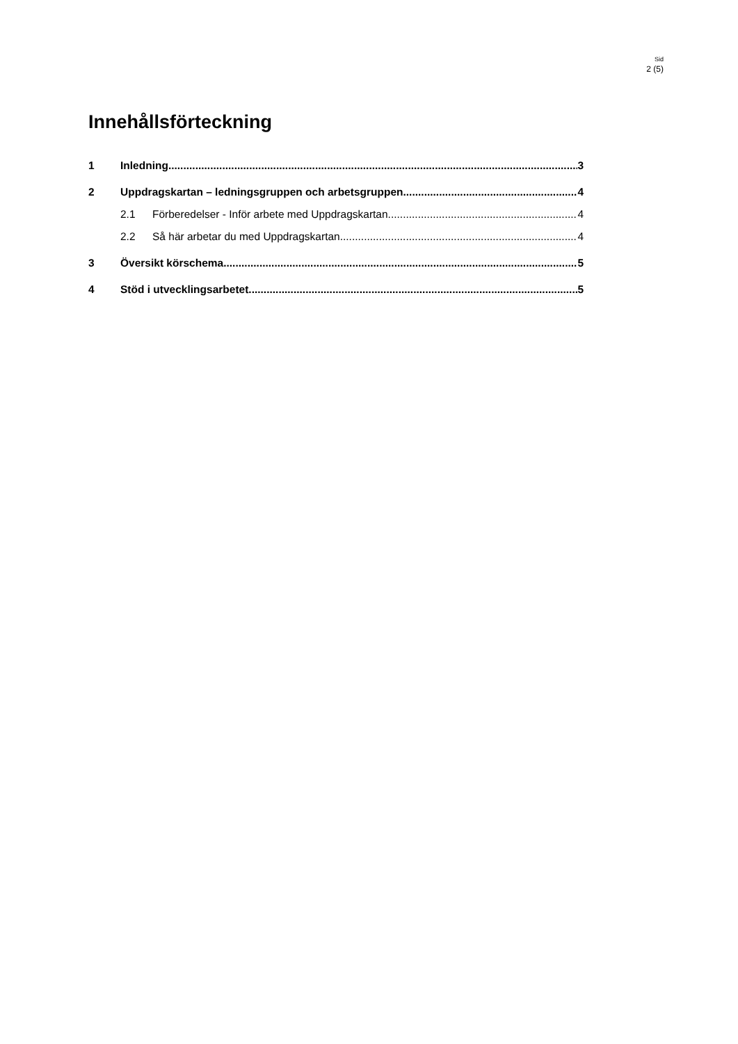Sid
2 (5)
Innehållsförteckning
1 Inledning 3
2 Uppdragskartan – ledningsgruppen och arbetsgruppen 4
2.1 Förberedelser - Inför arbete med Uppdragskartan 4
2.2 Så här arbetar du med Uppdragskartan 4
3 Översikt körschema 5
4 Stöd i utvecklingsarbetet 5